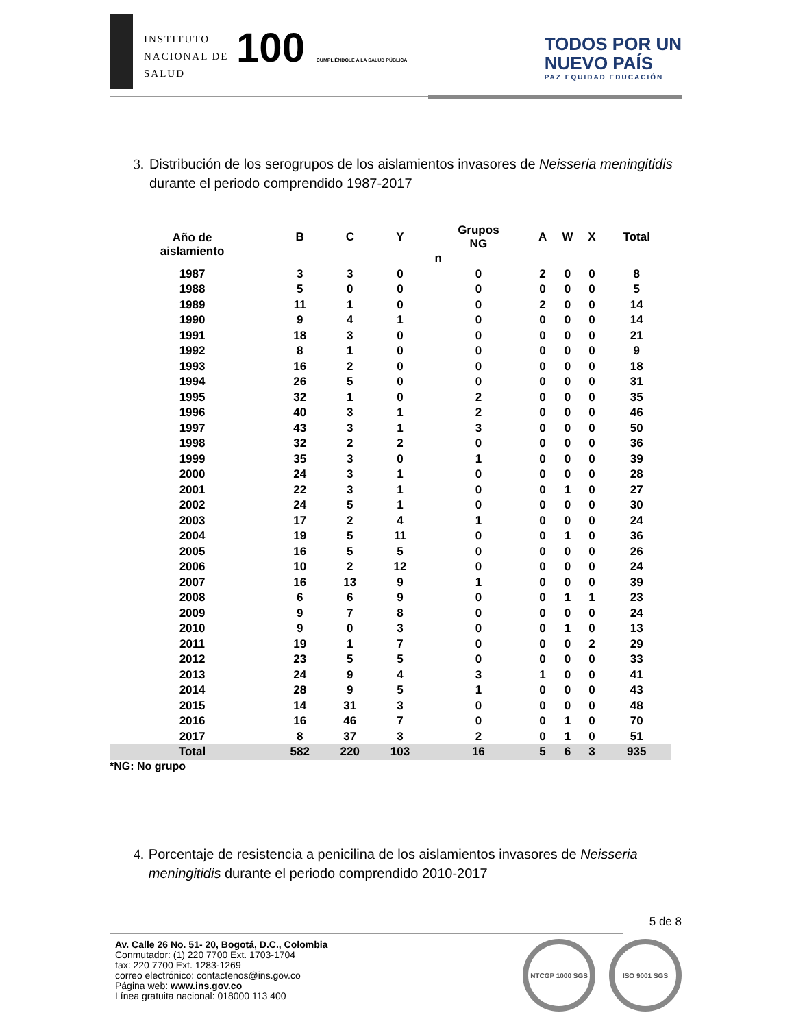INSTITUTO
NACIONAL DE
SALUD
100 CUMPLIÉNDOLE A LA SALUD PÚBLICA
TODOS POR UN
NUEVO PAÍS
PAZ EQUIDAD EDUCACIÓN
3. Distribución de los serogrupos de los aislamientos invasores de Neisseria meningitidis durante el periodo comprendido 1987-2017
| Año de aislamiento | B | C | Y | Grupos NG | A | W | X | Total |
| --- | --- | --- | --- | --- | --- | --- | --- | --- |
| | n | | | | | | | |
| 1987 | 3 | 3 | 0 | 0 | 2 | 0 | 0 | 8 |
| 1988 | 5 | 0 | 0 | 0 | 0 | 0 | 0 | 5 |
| 1989 | 11 | 1 | 0 | 0 | 2 | 0 | 0 | 14 |
| 1990 | 9 | 4 | 1 | 0 | 0 | 0 | 0 | 14 |
| 1991 | 18 | 3 | 0 | 0 | 0 | 0 | 0 | 21 |
| 1992 | 8 | 1 | 0 | 0 | 0 | 0 | 0 | 9 |
| 1993 | 16 | 2 | 0 | 0 | 0 | 0 | 0 | 18 |
| 1994 | 26 | 5 | 0 | 0 | 0 | 0 | 0 | 31 |
| 1995 | 32 | 1 | 0 | 2 | 0 | 0 | 0 | 35 |
| 1996 | 40 | 3 | 1 | 2 | 0 | 0 | 0 | 46 |
| 1997 | 43 | 3 | 1 | 3 | 0 | 0 | 0 | 50 |
| 1998 | 32 | 2 | 2 | 0 | 0 | 0 | 0 | 36 |
| 1999 | 35 | 3 | 0 | 1 | 0 | 0 | 0 | 39 |
| 2000 | 24 | 3 | 1 | 0 | 0 | 0 | 0 | 28 |
| 2001 | 22 | 3 | 1 | 0 | 0 | 1 | 0 | 27 |
| 2002 | 24 | 5 | 1 | 0 | 0 | 0 | 0 | 30 |
| 2003 | 17 | 2 | 4 | 1 | 0 | 0 | 0 | 24 |
| 2004 | 19 | 5 | 11 | 0 | 0 | 1 | 0 | 36 |
| 2005 | 16 | 5 | 5 | 0 | 0 | 0 | 0 | 26 |
| 2006 | 10 | 2 | 12 | 0 | 0 | 0 | 0 | 24 |
| 2007 | 16 | 13 | 9 | 1 | 0 | 0 | 0 | 39 |
| 2008 | 6 | 6 | 9 | 0 | 0 | 1 | 1 | 23 |
| 2009 | 9 | 7 | 8 | 0 | 0 | 0 | 0 | 24 |
| 2010 | 9 | 0 | 3 | 0 | 0 | 1 | 0 | 13 |
| 2011 | 19 | 1 | 7 | 0 | 0 | 0 | 2 | 29 |
| 2012 | 23 | 5 | 5 | 0 | 0 | 0 | 0 | 33 |
| 2013 | 24 | 9 | 4 | 3 | 1 | 0 | 0 | 41 |
| 2014 | 28 | 9 | 5 | 1 | 0 | 0 | 0 | 43 |
| 2015 | 14 | 31 | 3 | 0 | 0 | 0 | 0 | 48 |
| 2016 | 16 | 46 | 7 | 0 | 0 | 1 | 0 | 70 |
| 2017 | 8 | 37 | 3 | 2 | 0 | 1 | 0 | 51 |
| Total | 582 | 220 | 103 | 16 | 5 | 6 | 3 | 935 |
*NG: No grupo
4. Porcentaje de resistencia a penicilina de los aislamientos invasores de Neisseria meningitidis durante el periodo comprendido 2010-2017
5 de 8
Av. Calle 26 No. 51- 20, Bogotá, D.C., Colombia
Conmutador: (1) 220 7700 Ext. 1703-1704
fax: 220 7700 Ext. 1283-1269
correo electrónico: contactenos@ins.gov.co
Página web: www.ins.gov.co
Línea gratuita nacional: 018000 113 400
NTCGP 1000 SGS ISO 9001 SGS